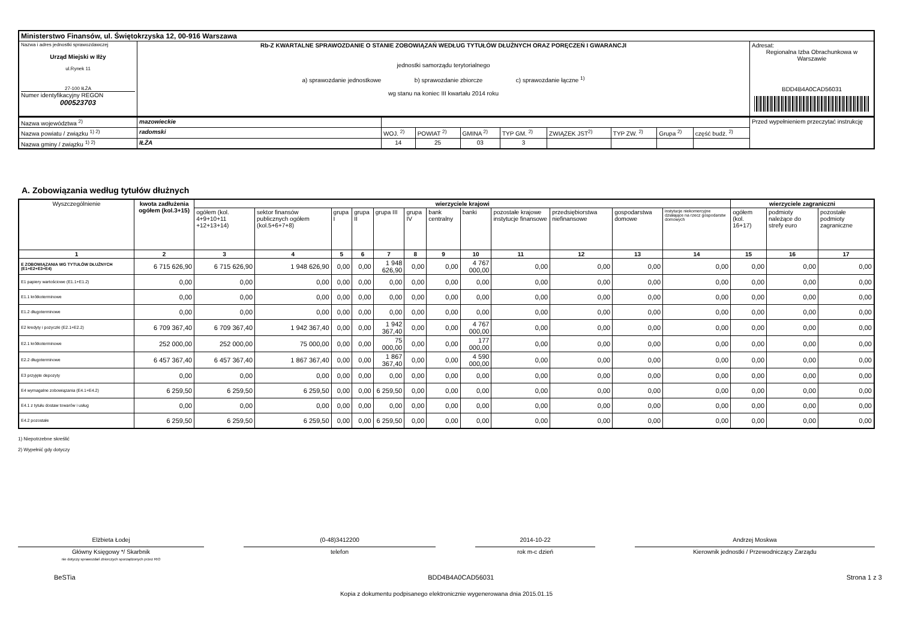| Ministerstwo Finansów, ul. Świętokrzyska 12, 00-916 Warszawa | | |
| Nazwa i adres jednostki sprawozdawczej Urząd Miejski w Iłży ul.Rynek 11 27-100 IŁŻA Numer identyfikacyjny REGON 000523703 | Rb-Z KWARTALNE SPRAWOZDANIE O STANIE ZOBOWIĄZAŃ WEDŁUG TYTUŁÓW DŁUŻNYCH ORAZ PORĘCZEŃ I GWARANCJI jednostki samorządu terytorialnego a) sprawozdanie jednostkowe b) sprawozdanie zbiorcze c) sprawozdanie łączne <sup>1)</sup> wg stanu na koniec III kwartału 2014 roku | Adresat: Regionalna Izba Obrachunkowa w Warszawie BDD4B4A0CAD56031 |
| Nazwa województwa <sup>2)</sup> | mazowieckie | | | | | | | | | Przed wypełnieniem przeczytać instrukcję |
| Nazwa powiatu / związku <sup>1) 2)</sup> | radomski | WOJ. <sup>2)</sup> | POWIAT <sup>2)</sup> | GMINA <sup>2)</sup> | TYP GM. <sup>2)</sup> | ZWIĄZEK JST<sup>2)</sup> | TYP ZW. <sup>2)</sup> | Grupa <sup>2)</sup> | część budż. <sup>2)</sup> | |
| Nazwa gminy / związku <sup>1) 2)</sup> | IŁŻA | 14 | 25 | 03 | 3 | | | | | |
A. Zobowiązania według tytułów dłużnych
| Wyszczególnienie | kwota zadłużenia ogółem (kol.3+15) | wierzyciele krajowi | | | | | | | | | | | | wierzyciele zagraniczni | | |
| --- | --- | --- | --- | --- | --- | --- | --- | --- | --- | --- | --- | --- | --- | --- | --- | --- |
| | | ogółem (kol. 4+9+10+11 +12+13+14) | sektor finansów publicznych ogółem (kol.5+6+7+8) | grupa I | grupa II | grupa III | grupa IV | bank centralny | banki | pozostałe krajowe instytucje finansowe | przedsiębiorstwa niefinansowe | gospodarstwa domowe | instytucje niekomercyjne działające na rzecz gospodarstw domowych | ogółem (kol. 16+17) | podmioty należące do strefy euro | pozostałe podmioty zagraniczne |
| 1 | 2 | 3 | 4 | 5 | 6 | 7 | 8 | 9 | 10 | 11 | 12 | 13 | 14 | 15 | 16 | 17 |
| E ZOBOWIĄZANIA WG TYTUŁÓW DŁUŻNYCH (E1+E2+E3+E4) | 6 715 626,90 | 6 715 626,90 | 1 948 626,90 | 0,00 | 0,00 | 1 948 626,90 | 0,00 | 0,00 | 4 767 000,00 | 0,00 | 0,00 | 0,00 | 0,00 | 0,00 | 0,00 | 0,00 |
| E1 papiery wartościowe (E1.1+E1.2) | 0,00 | 0,00 | 0,00 | 0,00 | 0,00 | 0,00 | 0,00 | 0,00 | 0,00 | 0,00 | 0,00 | 0,00 | 0,00 | 0,00 | 0,00 | 0,00 |
| E1.1 krótkoterminowe | 0,00 | 0,00 | 0,00 | 0,00 | 0,00 | 0,00 | 0,00 | 0,00 | 0,00 | 0,00 | 0,00 | 0,00 | 0,00 | 0,00 | 0,00 | 0,00 |
| E1.2 długoterminowe | 0,00 | 0,00 | 0,00 | 0,00 | 0,00 | 0,00 | 0,00 | 0,00 | 0,00 | 0,00 | 0,00 | 0,00 | 0,00 | 0,00 | 0,00 | 0,00 |
| E2 kredyty i pożyczki (E2.1+E2.2) | 6 709 367,40 | 6 709 367,40 | 1 942 367,40 | 0,00 | 0,00 | 1 942 367,40 | 0,00 | 0,00 | 4 767 000,00 | 0,00 | 0,00 | 0,00 | 0,00 | 0,00 | 0,00 | 0,00 |
| E2.1 krótkoterminowe | 252 000,00 | 252 000,00 | 75 000,00 | 0,00 | 0,00 | 75 000,00 | 0,00 | 0,00 | 177 000,00 | 0,00 | 0,00 | 0,00 | 0,00 | 0,00 | 0,00 | 0,00 |
| E2.2 długoterminowe | 6 457 367,40 | 6 457 367,40 | 1 867 367,40 | 0,00 | 0,00 | 1 867 367,40 | 0,00 | 0,00 | 4 590 000,00 | 0,00 | 0,00 | 0,00 | 0,00 | 0,00 | 0,00 | 0,00 |
| E3 przyjęte depozyty | 0,00 | 0,00 | 0,00 | 0,00 | 0,00 | 0,00 | 0,00 | 0,00 | 0,00 | 0,00 | 0,00 | 0,00 | 0,00 | 0,00 | 0,00 | 0,00 |
| E4 wymagalne zobowiązania (E4.1+E4.2) | 6 259,50 | 6 259,50 | 6 259,50 | 0,00 | 0,00 | 6 259,50 | 0,00 | 0,00 | 0,00 | 0,00 | 0,00 | 0,00 | 0,00 | 0,00 | 0,00 | 0,00 |
| E4.1 z tytułu dostaw towarów i usług | 0,00 | 0,00 | 0,00 | 0,00 | 0,00 | 0,00 | 0,00 | 0,00 | 0,00 | 0,00 | 0,00 | 0,00 | 0,00 | 0,00 | 0,00 | 0,00 |
| E4.2 pozostałe | 6 259,50 | 6 259,50 | 6 259,50 | 0,00 | 0,00 | 6 259,50 | 0,00 | 0,00 | 0,00 | 0,00 | 0,00 | 0,00 | 0,00 | 0,00 | 0,00 | 0,00 |
1) Niepotrzebne skreślić
2) Wypełnić gdy dotyczy
Elżbieta Łodej
Główny Księgowy */ Skarbnik
nie dotyczy sprawozdań zbiorczych sporządzonych przez RIO
(0-48)3412200
telefon
2014-10-22
rok m-c dzień
Andrzej Moskwa
Kierownik jednostki / Przewodniczący Zarządu
BeSTia BDD4B4A0CAD56031 Strona 1 z 3
Kopia z dokumentu podpisanego elektronicznie wygenerowana dnia 2015.01.15